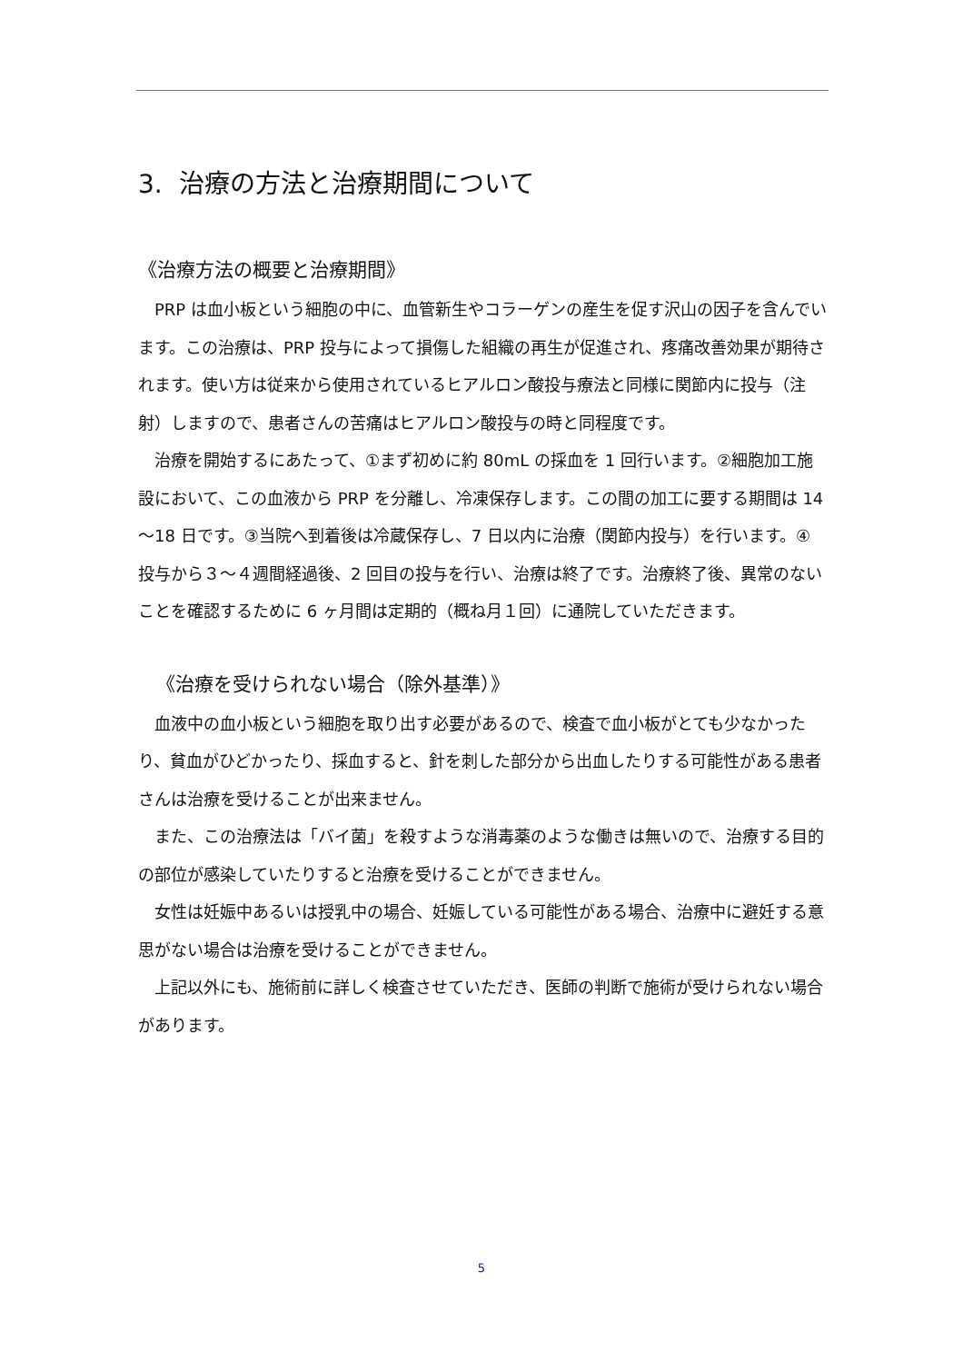3. 治療の方法と治療期間について
《治療方法の概要と治療期間》
PRP は血小板という細胞の中に、血管新生やコラーゲンの産生を促す沢山の因子を含んでいます。この治療は、PRP 投与によって損傷した組織の再生が促進され、疼痛改善効果が期待されます。使い方は従来から使用されているヒアルロン酸投与療法と同様に関節内に投与（注射）しますので、患者さんの苦痛はヒアルロン酸投与の時と同程度です。
治療を開始するにあたって、①まず初めに約 80mL の採血を 1 回行います。②細胞加工施設において、この血液から PRP を分離し、冷凍保存します。この間の加工に要する期間は 14～18 日です。③当院へ到着後は冷蔵保存し、7 日以内に治療（関節内投与）を行います。④投与から３～４週間経過後、2 回目の投与を行い、治療は終了です。治療終了後、異常のないことを確認するために 6 ヶ月間は定期的（概ね月１回）に通院していただきます。
《治療を受けられない場合（除外基準）》
血液中の血小板という細胞を取り出す必要があるので、検査で血小板がとても少なかったり、貧血がひどかったり、採血すると、針を刺した部分から出血したりする可能性がある患者さんは治療を受けることが出来ません。
また、この治療法は「バイ菌」を殺すような消毒薬のような働きは無いので、治療する目的の部位が感染していたりすると治療を受けることができません。
女性は妊娠中あるいは授乳中の場合、妊娠している可能性がある場合、治療中に避妊する意思がない場合は治療を受けることができません。
上記以外にも、施術前に詳しく検査させていただき、医師の判断で施術が受けられない場合があります。
5